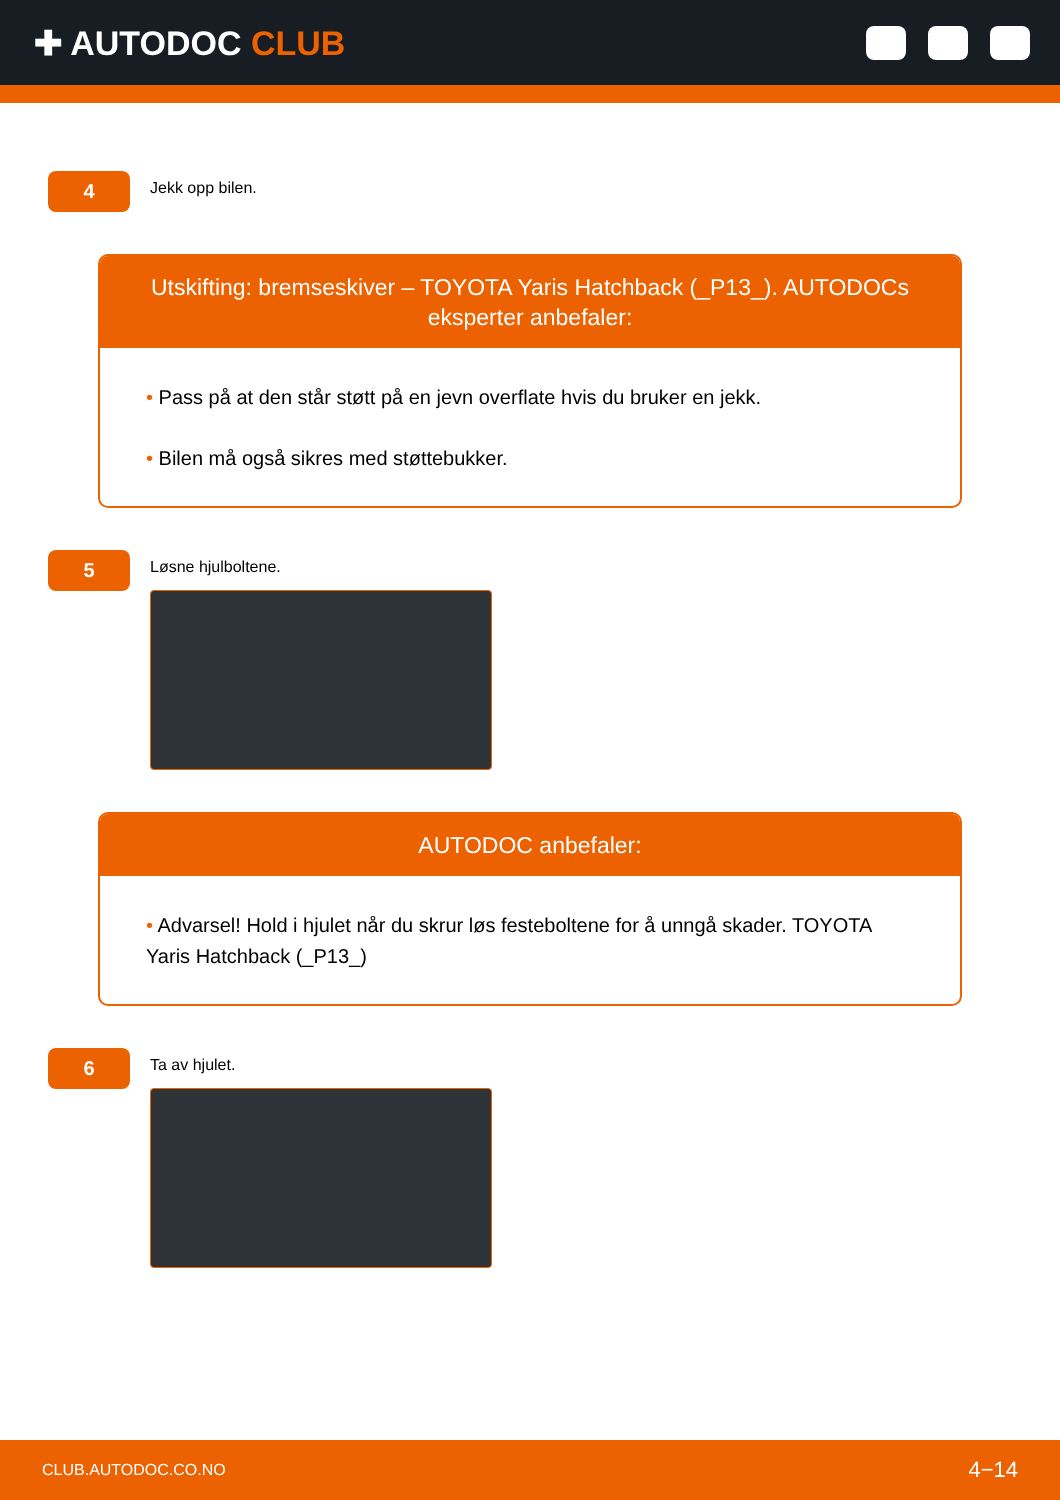✚ AUTODOC CLUB
4
Jekk opp bilen.
Utskifting: bremseskiver – TOYOTA Yaris Hatchback (_P13_). AUTODOCs eksperter anbefaler:
• Pass på at den står støtt på en jevn overflate hvis du bruker en jekk.
• Bilen må også sikres med støttebukker.
5
Løsne hjulboltene.
AUTODOC anbefaler:
• Advarsel! Hold i hjulet når du skrur løs festeboltene for å unngå skader. TOYOTA Yaris Hatchback (_P13_)
6
Ta av hjulet.
CLUB.AUTODOC.CO.NO 4−14